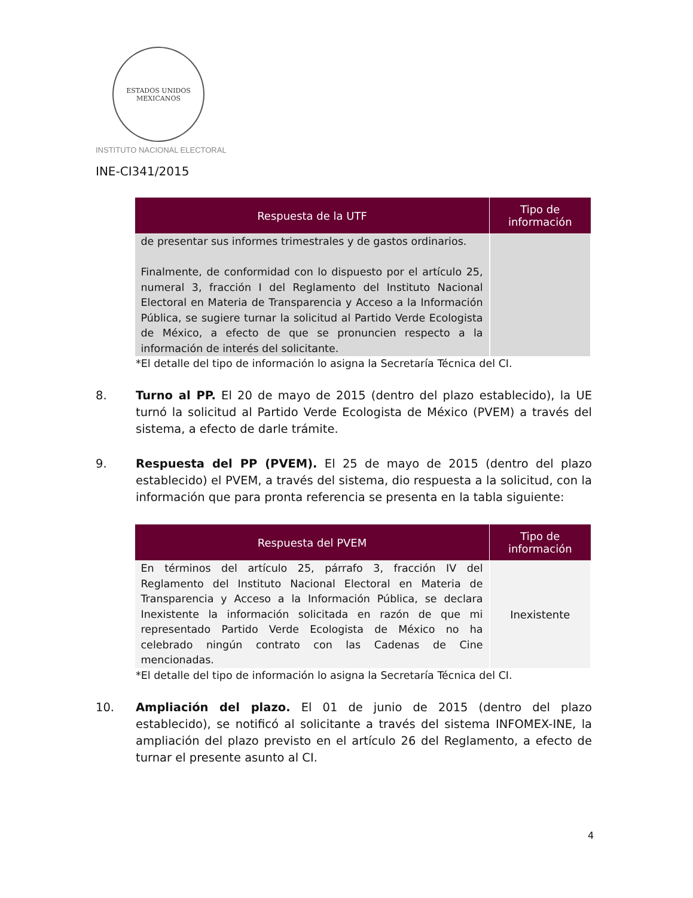ESTADOS UNIDOS MEXICANOS
INSTITUTO NACIONAL ELECTORAL
INE-CI341/2015
| Respuesta de la UTF | Tipo de información |
| --- | --- |
| de presentar sus informes trimestrales y de gastos ordinarios. Finalmente, de conformidad con lo dispuesto por el artículo 25, numeral 3, fracción I del Reglamento del Instituto Nacional Electoral en Materia de Transparencia y Acceso a la Información Pública, se sugiere turnar la solicitud al Partido Verde Ecologista de México, a efecto de que se pronuncien respecto a la información de interés del solicitante. | |
*El detalle del tipo de información lo asigna la Secretaría Técnica del CI.
8. Turno al PP. El 20 de mayo de 2015 (dentro del plazo establecido), la UE turnó la solicitud al Partido Verde Ecologista de México (PVEM) a través del sistema, a efecto de darle trámite.
9. Respuesta del PP (PVEM). El 25 de mayo de 2015 (dentro del plazo establecido) el PVEM, a través del sistema, dio respuesta a la solicitud, con la información que para pronta referencia se presenta en la tabla siguiente:
| Respuesta del PVEM | Tipo de información |
| --- | --- |
| En términos del artículo 25, párrafo 3, fracción IV del Reglamento del Instituto Nacional Electoral en Materia de Transparencia y Acceso a la Información Pública, se declara Inexistente la información solicitada en razón de que mi representado Partido Verde Ecologista de México no ha celebrado ningún contrato con las Cadenas de Cine mencionadas. | Inexistente |
*El detalle del tipo de información lo asigna la Secretaría Técnica del CI.
10. Ampliación del plazo. El 01 de junio de 2015 (dentro del plazo establecido), se notificó al solicitante a través del sistema INFOMEX-INE, la ampliación del plazo previsto en el artículo 26 del Reglamento, a efecto de turnar el presente asunto al CI.
4